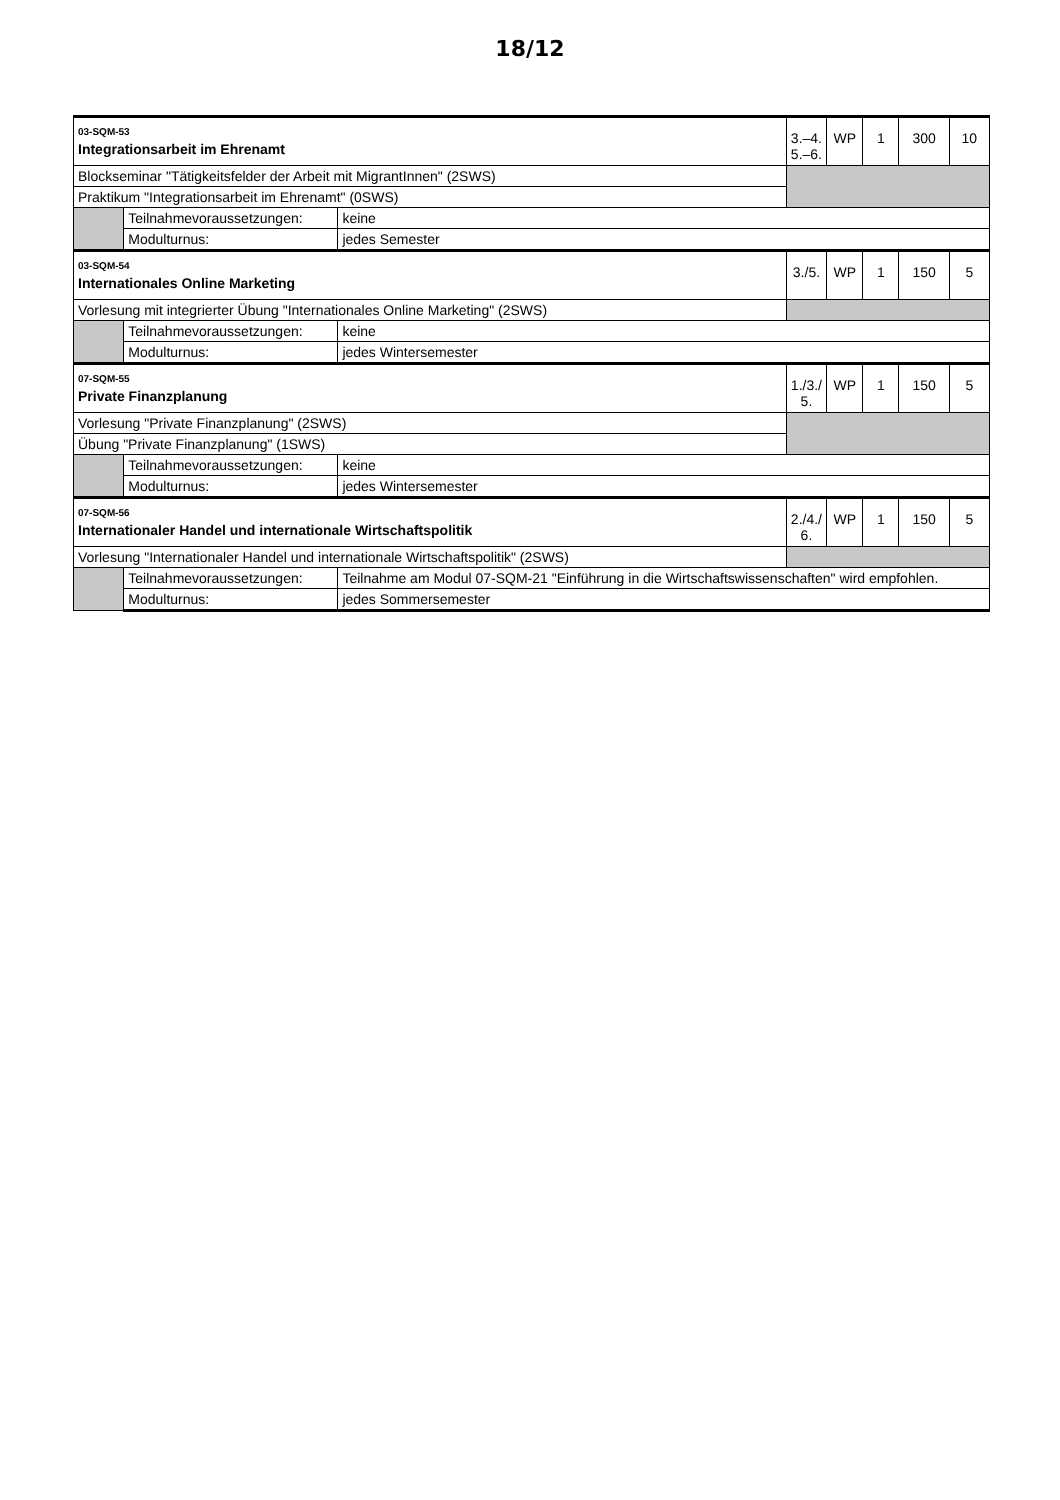18/12
| 03-SQM-53 Integrationsarbeit im Ehrenamt | | | 3.–4. 5.–6. | WP | 1 | 300 | 10 |
| Blockseminar "Tätigkeitsfelder der Arbeit mit MigrantInnen" (2SWS) | | | | | | | |
| Praktikum "Integrationsarbeit im Ehrenamt" (0SWS) | | | | | | | |
| | Teilnahmevoraussetzungen: | keine | | | | | |
| | Modulturnus: | jedes Semester | | | | | |
| 03-SQM-54 Internationales Online Marketing | | | 3./5. | WP | 1 | 150 | 5 |
| Vorlesung mit integrierter Übung "Internationales Online Marketing" (2SWS) | | | | | | | |
| | Teilnahmevoraussetzungen: | keine | | | | | |
| | Modulturnus: | jedes Wintersemester | | | | | |
| 07-SQM-55 Private Finanzplanung | | | 1./3./ 5. | WP | 1 | 150 | 5 |
| Vorlesung "Private Finanzplanung" (2SWS) | | | | | | | |
| Übung "Private Finanzplanung" (1SWS) | | | | | | | |
| | Teilnahmevoraussetzungen: | keine | | | | | |
| | Modulturnus: | jedes Wintersemester | | | | | |
| 07-SQM-56 Internationaler Handel und internationale Wirtschaftspolitik | | | 2./4./ 6. | WP | 1 | 150 | 5 |
| Vorlesung "Internationaler Handel und internationale Wirtschaftspolitik" (2SWS) | | | | | | | |
| | Teilnahmevoraussetzungen: | Teilnahme am Modul 07-SQM-21 "Einführung in die Wirtschaftswissenschaften" wird empfohlen. | | | | | |
| | Modulturnus: | jedes Sommersemester | | | | | |